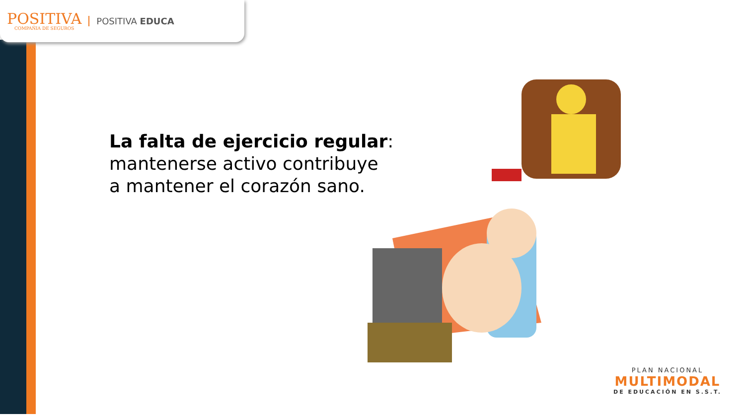POSITIVA
COMPAÑIA DE SEGUROS
POSITIVA EDUCA
La falta de ejercicio regular:
mantenerse activo contribuye
a mantener el corazón sano.
PLAN NACIONAL
MULTIMODAL
DE EDUCACIÓN EN S.S.T.